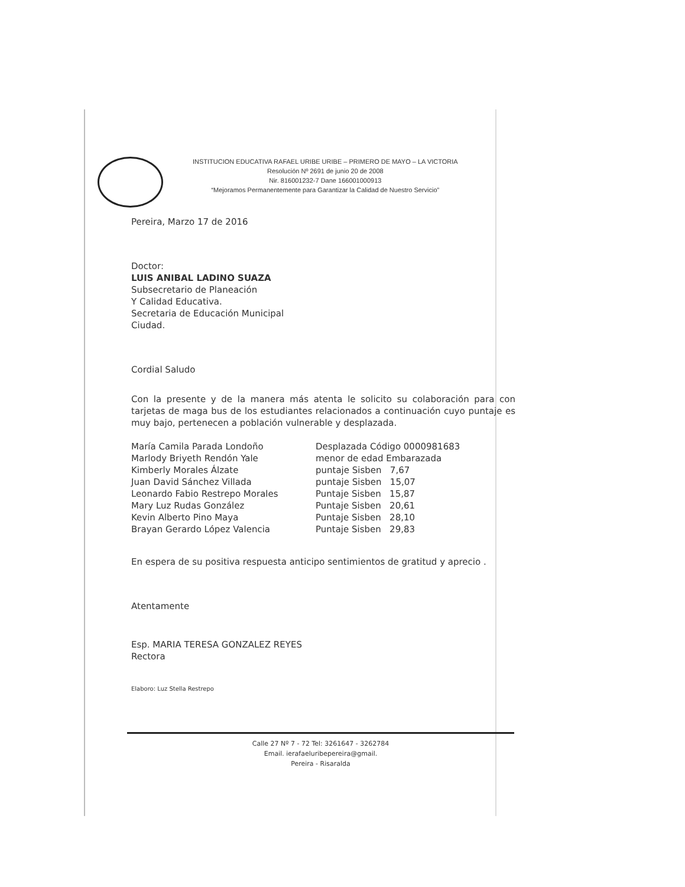INSTITUCION EDUCATIVA RAFAEL URIBE URIBE – PRIMERO DE MAYO – LA VICTORIA
Resolución Nº 2691 de junio 20 de 2008
Nir. 816001232-7 Dane 166001000913
“Mejoramos Permanentemente para Garantizar la Calidad de Nuestro Servicio”
Pereira, Marzo 17 de 2016
Doctor:
LUIS ANIBAL LADINO SUAZA
Subsecretario de Planeación
Y Calidad Educativa.
Secretaria de Educación Municipal
Ciudad.
Cordial Saludo
Con la presente y de la manera más atenta le solicito su colaboración para con tarjetas de maga bus de los estudiantes relacionados a continuación cuyo puntaje es muy bajo, pertenecen a población vulnerable y desplazada.
| María Camila Parada Londoño | Desplazada Código 0000981683 |
| Marlody Briyeth Rendón Yale | menor de edad Embarazada |
| Kimberly Morales Álzate | puntaje Sisben 7,67 |
| Juan David Sánchez Villada | puntaje Sisben 15,07 |
| Leonardo Fabio Restrepo Morales | Puntaje Sisben 15,87 |
| Mary Luz Rudas González | Puntaje Sisben 20,61 |
| Kevin Alberto Pino Maya | Puntaje Sisben 28,10 |
| Brayan Gerardo López Valencia | Puntaje Sisben 29,83 |
En espera de su positiva respuesta anticipo sentimientos de gratitud y aprecio .
Atentamente
Esp. MARIA TERESA GONZALEZ REYES
Rectora
Elaboro: Luz Stella Restrepo
Calle 27 Nº 7 - 72 Tel: 3261647 - 3262784
Email. ierafaeluribepereira@gmail.
Pereira - Risaralda